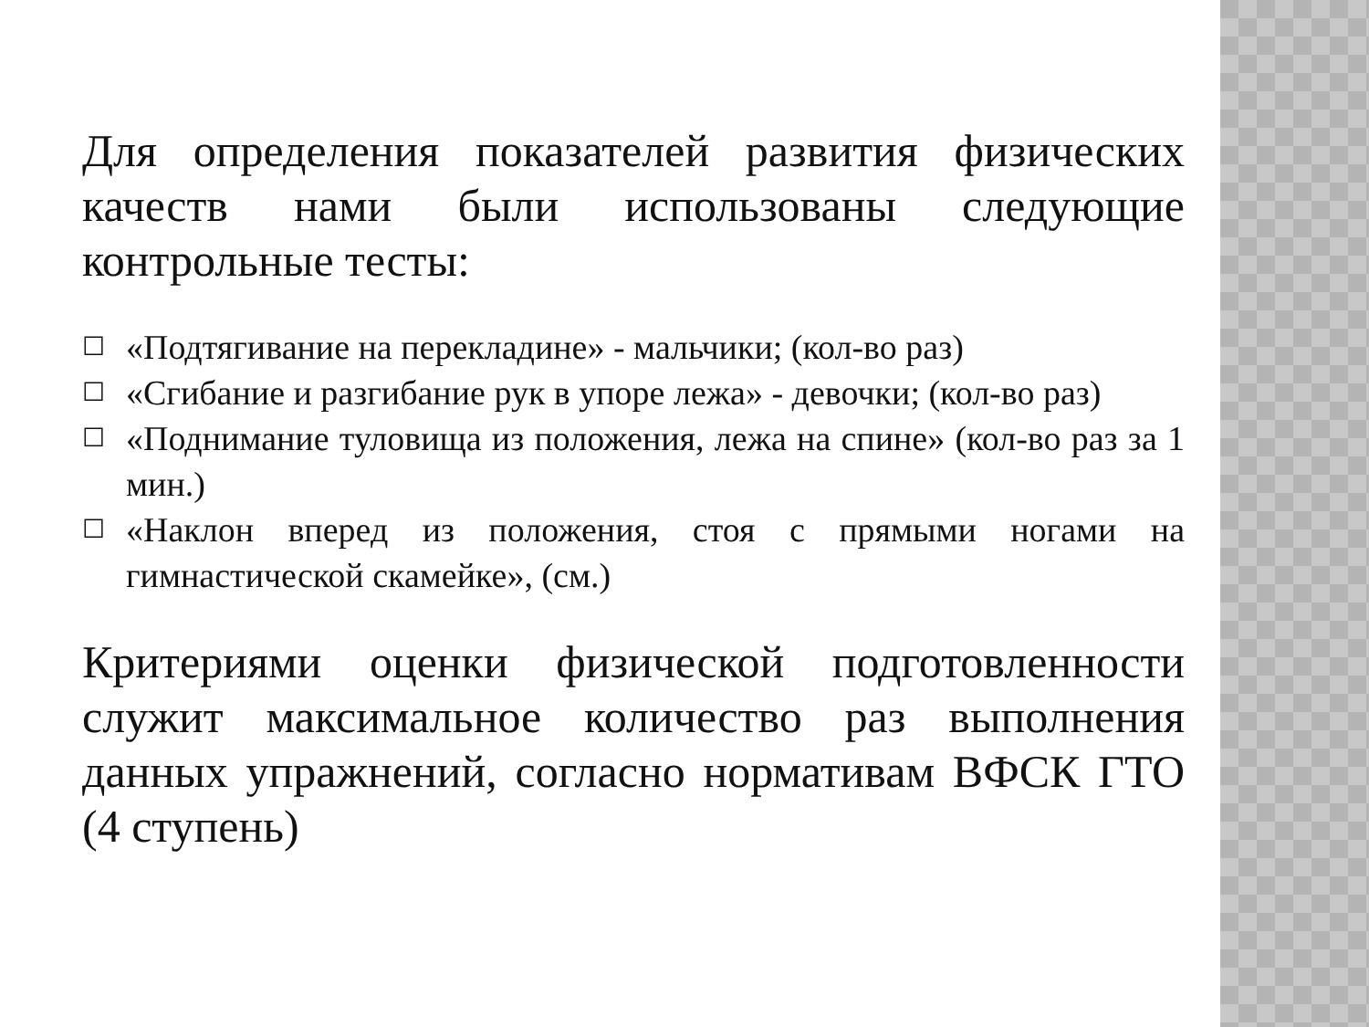Для определения показателей развития физических качеств нами были использованы следующие контрольные тесты:
☐ «Подтягивание на перекладине» - мальчики; (кол-во раз)
☐ «Сгибание и разгибание рук в упоре лежа» - девочки; (кол-во раз)
☐ «Поднимание туловища из положения, лежа на спине» (кол-во раз за 1 мин.)
☐ «Наклон вперед из положения, стоя с прямыми ногами на гимнастической скамейке», (см.)
Критериями оценки физической подготовленности служит максимальное количество раз выполнения данных упражнений, согласно нормативам ВФСК ГТО (4 ступень)